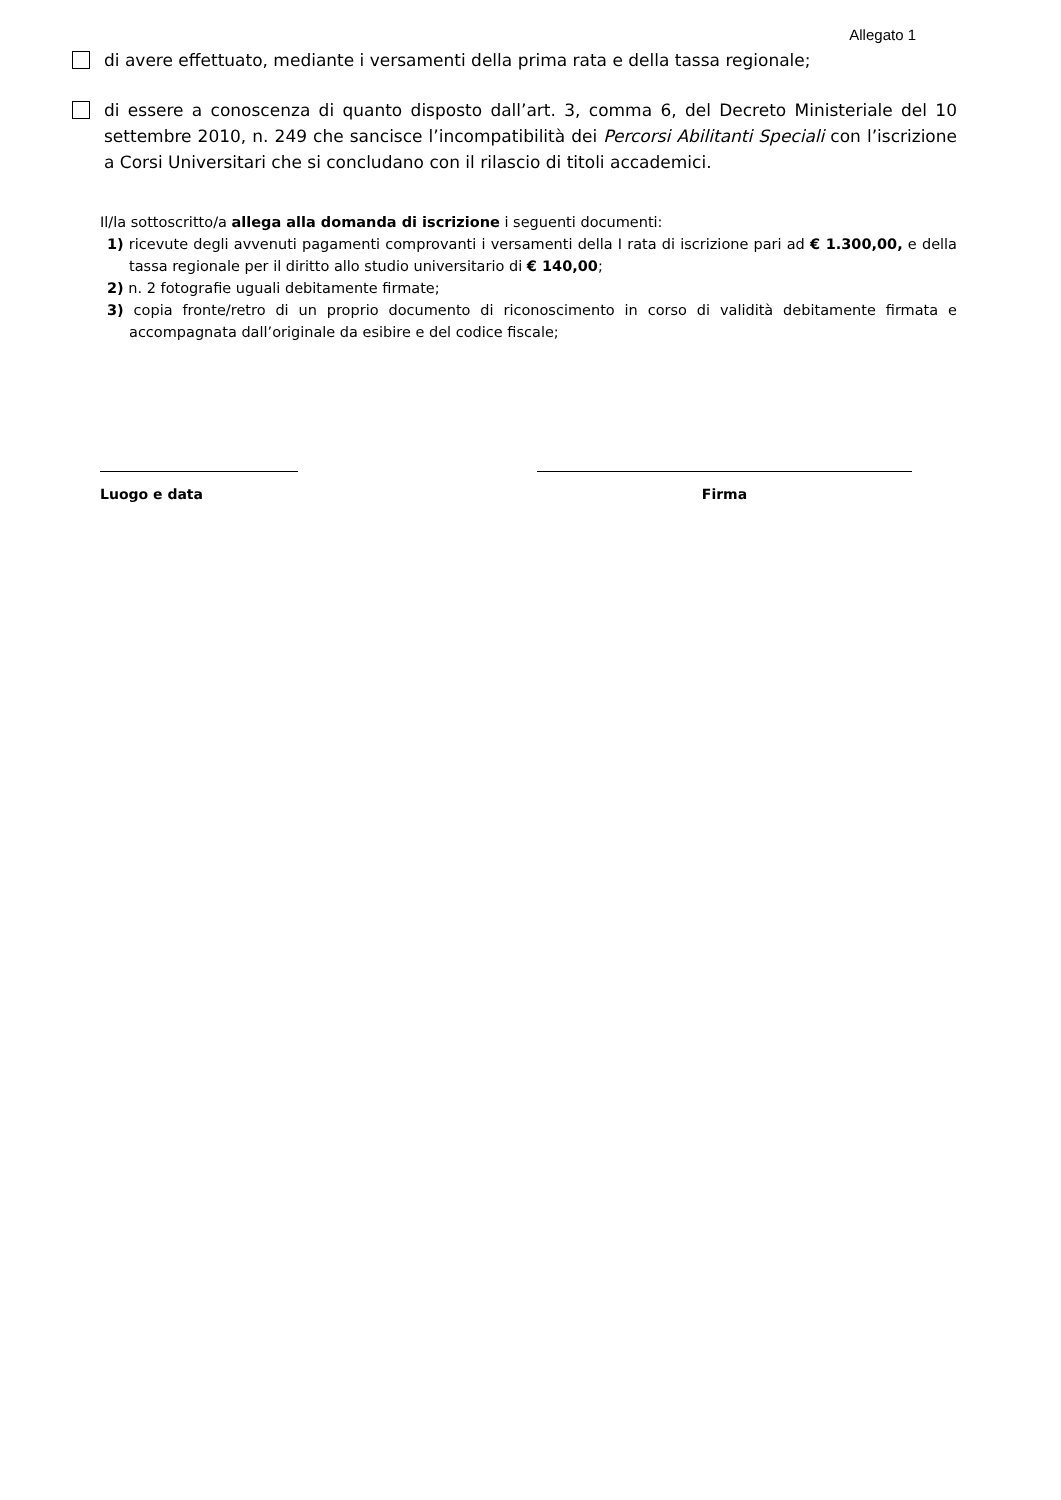Allegato 1
di avere effettuato, mediante i versamenti della prima rata e della tassa regionale;
di essere a conoscenza di quanto disposto dall’art. 3, comma 6, del Decreto Ministeriale del 10 settembre 2010, n. 249 che sancisce l’incompatibilità dei Percorsi Abilitanti Speciali con l’iscrizione a Corsi Universitari che si concludano con il rilascio di titoli accademici.
Il/la sottoscritto/a allega alla domanda di iscrizione i seguenti documenti:
1) ricevute degli avvenuti pagamenti comprovanti i versamenti della I rata di iscrizione pari ad € 1.300,00, e della tassa regionale per il diritto allo studio universitario di € 140,00;
2) n. 2 fotografie uguali debitamente firmate;
3) copia fronte/retro di un proprio documento di riconoscimento in corso di validità debitamente firmata e accompagnata dall’originale da esibire e del codice fiscale;
Luogo e data Firma